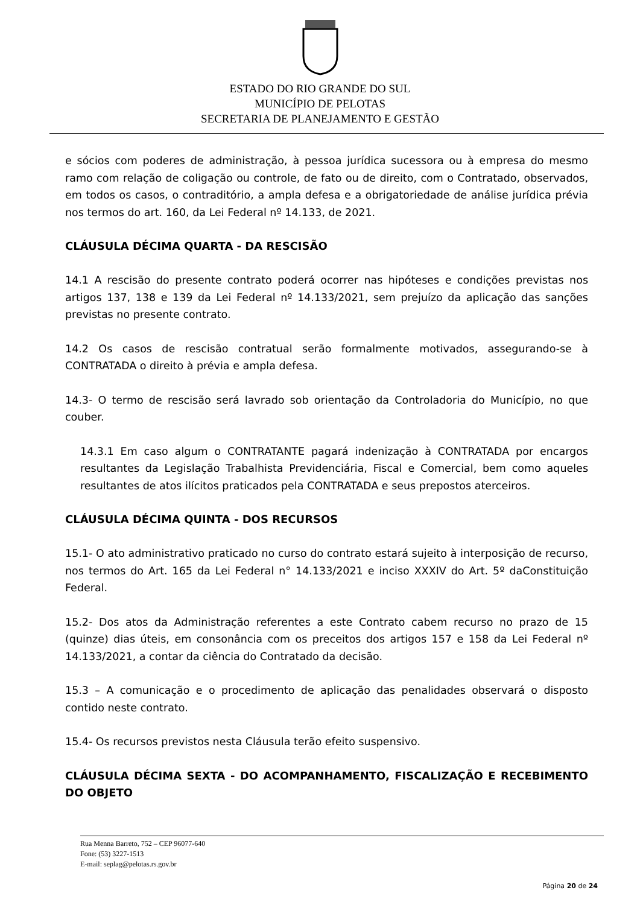ESTADO DO RIO GRANDE DO SUL
MUNICÍPIO DE PELOTAS
SECRETARIA DE PLANEJAMENTO E GESTÃO
e sócios com poderes de administração, à pessoa jurídica sucessora ou à empresa do mesmo ramo com relação de coligação ou controle, de fato ou de direito, com o Contratado, observados, em todos os casos, o contraditório, a ampla defesa e a obrigatoriedade de análise jurídica prévia nos termos do art. 160, da Lei Federal nº 14.133, de 2021.
CLÁUSULA DÉCIMA QUARTA - DA RESCISÃO
14.1 A rescisão do presente contrato poderá ocorrer nas hipóteses e condições previstas nos artigos 137, 138 e 139 da Lei Federal nº 14.133/2021, sem prejuízo da aplicação das sanções previstas no presente contrato.
14.2 Os casos de rescisão contratual serão formalmente motivados, assegurando-se à CONTRATADA o direito à prévia e ampla defesa.
14.3- O termo de rescisão será lavrado sob orientação da Controladoria do Município, no que couber.
14.3.1 Em caso algum o CONTRATANTE pagará indenização à CONTRATADA por encargos resultantes da Legislação Trabalhista Previdenciária, Fiscal e Comercial, bem como aqueles resultantes de atos ilícitos praticados pela CONTRATADA e seus prepostos aterceiros.
CLÁUSULA DÉCIMA QUINTA - DOS RECURSOS
15.1- O ato administrativo praticado no curso do contrato estará sujeito à interposição de recurso, nos termos do Art. 165 da Lei Federal n° 14.133/2021 e inciso XXXIV do Art. 5º daConstituição Federal.
15.2- Dos atos da Administração referentes a este Contrato cabem recurso no prazo de 15 (quinze) dias úteis, em consonância com os preceitos dos artigos 157 e 158 da Lei Federal nº 14.133/2021, a contar da ciência do Contratado da decisão.
15.3 – A comunicação e o procedimento de aplicação das penalidades observará o disposto contido neste contrato.
15.4- Os recursos previstos nesta Cláusula terão efeito suspensivo.
CLÁUSULA DÉCIMA SEXTA - DO ACOMPANHAMENTO, FISCALIZAÇÃO E RECEBIMENTO DO OBJETO
Rua Menna Barreto, 752 – CEP 96077-640
Fone: (53) 3227-1513
E-mail: seplag@pelotas.rs.gov.br
Página 20 de 24